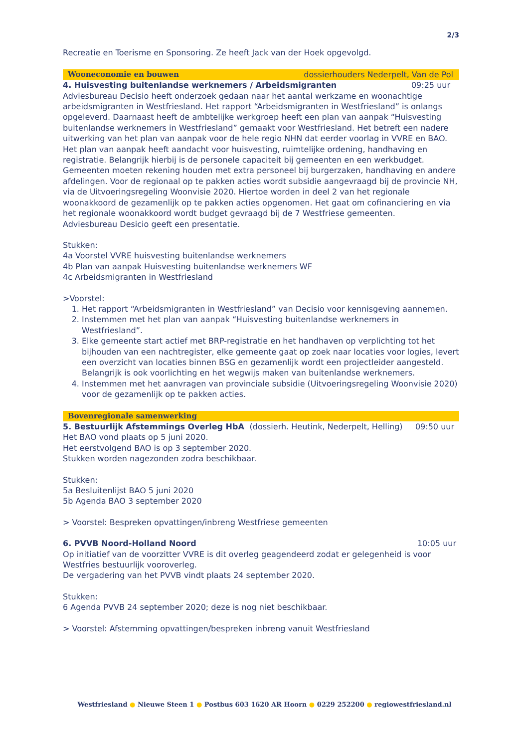2/3
Recreatie en Toerisme en Sponsoring. Ze heeft Jack van der Hoek opgevolgd.
Wooneconomie en bouwen dossierhouders Nederpelt, Van de Pol
4. Huisvesting buitenlandse werknemers / Arbeidsmigranten 09:25 uur
Adviesbureau Decisio heeft onderzoek gedaan naar het aantal werkzame en woonachtige arbeidsmigranten in Westfriesland. Het rapport “Arbeidsmigranten in Westfriesland” is onlangs opgeleverd. Daarnaast heeft de ambtelijke werkgroep heeft een plan van aanpak “Huisvesting buitenlandse werknemers in Westfriesland” gemaakt voor Westfriesland. Het betreft een nadere uitwerking van het plan van aanpak voor de hele regio NHN dat eerder voorlag in VVRE en BAO.
Het plan van aanpak heeft aandacht voor huisvesting, ruimtelijke ordening, handhaving en registratie. Belangrijk hierbij is de personele capaciteit bij gemeenten en een werkbudget. Gemeenten moeten rekening houden met extra personeel bij burgerzaken, handhaving en andere afdelingen. Voor de regionaal op te pakken acties wordt subsidie aangevraagd bij de provincie NH, via de Uitvoeringsregeling Woonvisie 2020. Hiertoe worden in deel 2 van het regionale woonakkoord de gezamenlijk op te pakken acties opgenomen. Het gaat om cofinanciering en via het regionale woonakkoord wordt budget gevraagd bij de 7 Westfriese gemeenten.
Adviesbureau Desicio geeft een presentatie.
Stukken:
4a Voorstel VVRE huisvesting buitenlandse werknemers
4b Plan van aanpak Huisvesting buitenlandse werknemers WF
4c Arbeidsmigranten in Westfriesland
>Voorstel:
1. Het rapport “Arbeidsmigranten in Westfriesland” van Decisio voor kennisgeving aannemen.
2. Instemmen met het plan van aanpak “Huisvesting buitenlandse werknemers in Westfriesland”.
3. Elke gemeente start actief met BRP-registratie en het handhaven op verplichting tot het bijhouden van een nachtregister, elke gemeente gaat op zoek naar locaties voor logies, levert een overzicht van locaties binnen BSG en gezamenlijk wordt een projectleider aangesteld. Belangrijk is ook voorlichting en het wegwijs maken van buitenlandse werknemers.
4. Instemmen met het aanvragen van provinciale subsidie (Uitvoeringsregeling Woonvisie 2020) voor de gezamenlijk op te pakken acties.
Bovenregionale samenwerking
5. Bestuurlijk Afstemmings Overleg HbA (dossierh. Heutink, Nederpelt, Helling) 09:50 uur
Het BAO vond plaats op 5 juni 2020.
Het eerstvolgend BAO is op 3 september 2020.
Stukken worden nagezonden zodra beschikbaar.
Stukken:
5a Besluitenlijst BAO 5 juni 2020
5b Agenda BAO 3 september 2020
> Voorstel: Bespreken opvattingen/inbreng Westfriese gemeenten
6. PVVB Noord-Holland Noord 10:05 uur
Op initiatief van de voorzitter VVRE is dit overleg geagendeerd zodat er gelegenheid is voor Westfries bestuurlijk vooroverleg.
De vergadering van het PVVB vindt plaats 24 september 2020.
Stukken:
6 Agenda PVVB 24 september 2020; deze is nog niet beschikbaar.
> Voorstel: Afstemming opvattingen/bespreken inbreng vanuit Westfriesland
Westfriesland ● Nieuwe Steen 1 ● Postbus 603 1620 AR Hoorn ● 0229 252200 ● regiowestfriesland.nl